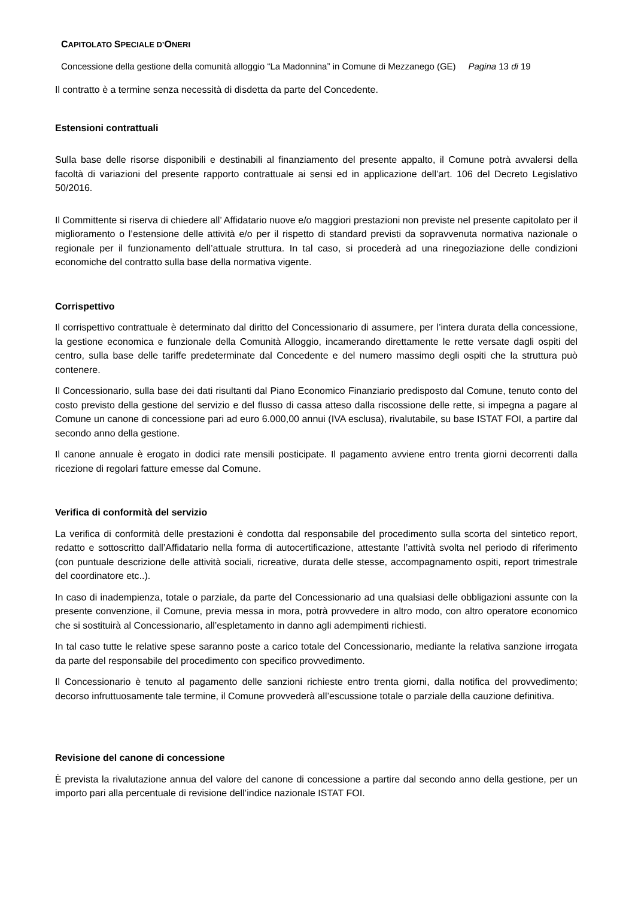CAPITOLATO SPECIALE D’ONERI
Concessione della gestione della comunità alloggio “La Madonnina” in Comune di Mezzanego (GE) Pagina 13 di 19
Il contratto è a termine senza necessità di disdetta da parte del Concedente.
Estensioni contrattuali
Sulla base delle risorse disponibili e destinabili al finanziamento del presente appalto, il Comune potrà avvalersi della facoltà di variazioni del presente rapporto contrattuale ai sensi ed in applicazione dell’art. 106 del Decreto Legislativo 50/2016.
Il Committente si riserva di chiedere all’ Affidatario nuove e/o maggiori prestazioni non previste nel presente capitolato per il miglioramento o l’estensione delle attività e/o per il rispetto di standard previsti da sopravvenuta normativa nazionale o regionale per il funzionamento dell’attuale struttura. In tal caso, si procederà ad una rinegoziazione delle condizioni economiche del contratto sulla base della normativa vigente.
Corrispettivo
Il corrispettivo contrattuale è determinato dal diritto del Concessionario di assumere, per l’intera durata della concessione, la gestione economica e funzionale della Comunità Alloggio, incamerando direttamente le rette versate dagli ospiti del centro, sulla base delle tariffe predeterminate dal Concedente e del numero massimo degli ospiti che la struttura può contenere.
Il Concessionario, sulla base dei dati risultanti dal Piano Economico Finanziario predisposto dal Comune, tenuto conto del costo previsto della gestione del servizio e del flusso di cassa atteso dalla riscossione delle rette, si impegna a pagare al Comune un canone di concessione pari ad euro 6.000,00 annui (IVA esclusa), rivalutabile, su base ISTAT FOI, a partire dal secondo anno della gestione.
Il canone annuale è erogato in dodici rate mensili posticipate. Il pagamento avviene entro trenta giorni decorrenti dalla ricezione di regolari fatture emesse dal Comune.
Verifica di conformità del servizio
La verifica di conformità delle prestazioni è condotta dal responsabile del procedimento sulla scorta del sintetico report, redatto e sottoscritto dall’Affidatario nella forma di autocertificazione, attestante l’attività svolta nel periodo di riferimento (con puntuale descrizione delle attività sociali, ricreative, durata delle stesse, accompagnamento ospiti, report trimestrale del coordinatore etc..).
In caso di inadempienza, totale o parziale, da parte del Concessionario ad una qualsiasi delle obbligazioni assunte con la presente convenzione, il Comune, previa messa in mora, potrà provvedere in altro modo, con altro operatore economico che si sostituirà al Concessionario, all’espletamento in danno agli adempimenti richiesti.
In tal caso tutte le relative spese saranno poste a carico totale del Concessionario, mediante la relativa sanzione irrogata da parte del responsabile del procedimento con specifico provvedimento.
Il Concessionario è tenuto al pagamento delle sanzioni richieste entro trenta giorni, dalla notifica del provvedimento; decorso infruttuosamente tale termine, il Comune provvederà all’escussione totale o parziale della cauzione definitiva.
Revisione del canone di concessione
È prevista la rivalutazione annua del valore del canone di concessione a partire dal secondo anno della gestione, per un importo pari alla percentuale di revisione dell’indice nazionale ISTAT FOI.